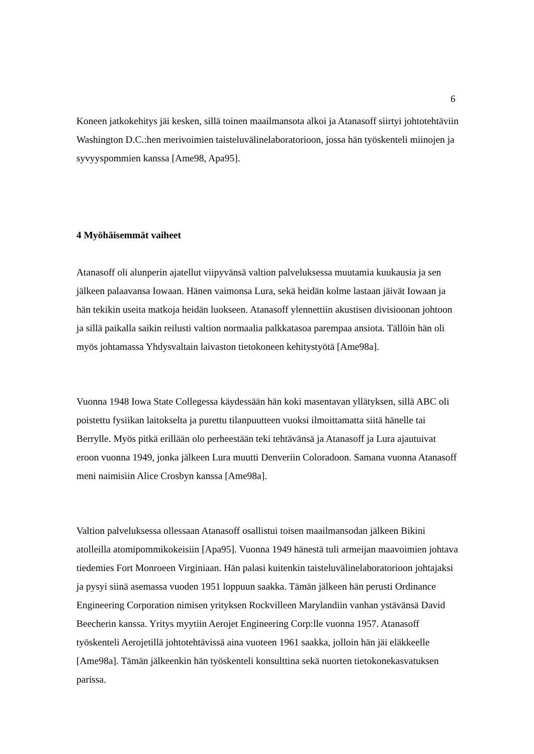6
Koneen jatkokehitys jäi kesken, sillä toinen maailmansota alkoi ja Atanasoff siirtyi johtotehtäviin Washington D.C.:hen merivoimien taisteluvälinelaboratorioon, jossa hän työskenteli miinojen ja syvyyspommien kanssa [Ame98, Apa95].
4 Myöhäisemmät vaiheet
Atanasoff oli alunperin ajatellut viipyvänsä valtion palveluksessa muutamia kuukausia ja sen jälkeen palaavansa Iowaan. Hänen vaimonsa Lura, sekä heidän kolme lastaan jäivät Iowaan ja hän tekikin useita matkoja heidän luokseen. Atanasoff ylennettiin akustisen divisioonan johtoon ja sillä paikalla saikin reilusti valtion normaalia palkkatasoa parempaa ansiota. Tällöin hän oli myös johtamassa Yhdysvaltain laivaston tietokoneen kehitystyötä [Ame98a].
Vuonna 1948 Iowa State Collegessa käydessään hän koki masentavan yllätyksen, sillä ABC oli poistettu fysiikan laitokselta ja purettu tilanpuutteen vuoksi ilmoittamatta siitä hänelle tai Berrylle. Myös pitkä erillään olo perheestään teki tehtävänsä ja Atanasoff ja Lura ajautuivat eroon vuonna 1949, jonka jälkeen Lura muutti Denveriin Coloradoon. Samana vuonna Atanasoff meni naimisiin Alice Crosbyn kanssa [Ame98a].
Valtion palveluksessa ollessaan Atanasoff osallistui toisen maailmansodan jälkeen Bikini atolleilla atomipommikokeisiin [Apa95]. Vuonna 1949 hänestä tuli armeijan maavoimien johtava tiedemies Fort Monroeen Virginiaan. Hän palasi kuitenkin taisteluvälinelaboratorioon johtajaksi ja pysyi siinä asemassa vuoden 1951 loppuun saakka. Tämän jälkeen hän perusti Ordinance Engineering Corporation nimisen yrityksen Rockvilleen Marylandiin vanhan ystävänsä David Beecherin kanssa. Yritys myytiin Aerojet Engineering Corp:lle vuonna 1957. Atanasoff työskenteli Aerojetillä johtotehtävissä aina vuoteen 1961 saakka, jolloin hän jäi eläkkeelle [Ame98a]. Tämän jälkeenkin hän työskenteli konsulttina sekä nuorten tietokonekasvatuksen parissa.